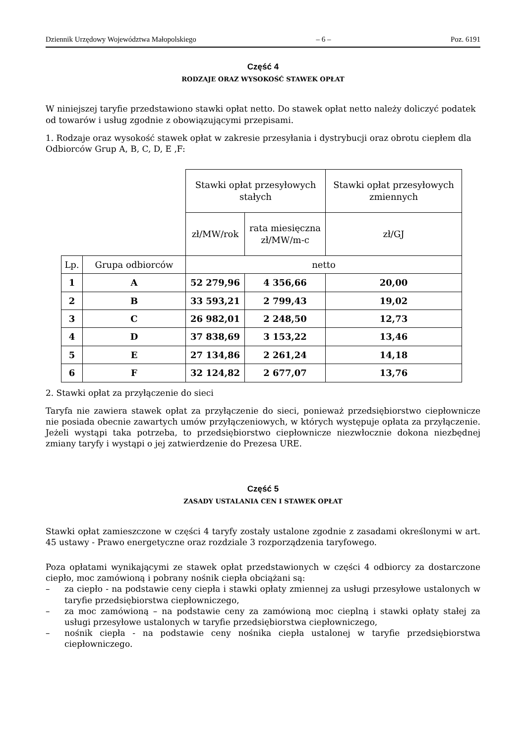Dziennik Urzędowy Województwa Małopolskiego – 6 – Poz. 6191
Część 4
RODZAJE ORAZ WYSOKOŚĆ STAWEK OPŁAT
W niniejszej taryfie przedstawiono stawki opłat netto. Do stawek opłat netto należy doliczyć podatek od towarów i usług zgodnie z obowiązującymi przepisami.
1. Rodzaje oraz wysokość stawek opłat w zakresie przesyłania i dystrybucji oraz obrotu ciepłem dla Odbiorców Grup A, B, C, D, E ,F:
| | | Stawki opłat przesyłowych stałych | | Stawki opłat przesyłowych zmiennych |
| | | zł/MW/rok | rata miesięczna zł/MW/m-c | zł/GJ |
| Lp. | Grupa odbiorców | netto | | |
| 1 | A | 52 279,96 | 4 356,66 | 20,00 |
| 2 | B | 33 593,21 | 2 799,43 | 19,02 |
| 3 | C | 26 982,01 | 2 248,50 | 12,73 |
| 4 | D | 37 838,69 | 3 153,22 | 13,46 |
| 5 | E | 27 134,86 | 2 261,24 | 14,18 |
| 6 | F | 32 124,82 | 2 677,07 | 13,76 |
2. Stawki opłat za przyłączenie do sieci
Taryfa nie zawiera stawek opłat za przyłączenie do sieci, ponieważ przedsiębiorstwo ciepłownicze nie posiada obecnie zawartych umów przyłączeniowych, w których występuje opłata za przyłączenie. Jeżeli wystąpi taka potrzeba, to przedsiębiorstwo ciepłownicze niezwłocznie dokona niezbędnej zmiany taryfy i wystąpi o jej zatwierdzenie do Prezesa URE.
Część 5
ZASADY USTALANIA CEN I STAWEK OPŁAT
Stawki opłat zamieszczone w części 4 taryfy zostały ustalone zgodnie z zasadami określonymi w art. 45 ustawy - Prawo energetyczne oraz rozdziale 3 rozporządzenia taryfowego.
Poza opłatami wynikającymi ze stawek opłat przedstawionych w części 4 odbiorcy za dostarczone ciepło, moc zamówioną i pobrany nośnik ciepła obciążani są:
– za ciepło - na podstawie ceny ciepła i stawki opłaty zmiennej za usługi przesyłowe ustalonych w taryfie przedsiębiorstwa ciepłowniczego,
– za moc zamówioną – na podstawie ceny za zamówioną moc cieplną i stawki opłaty stałej za usługi przesyłowe ustalonych w taryfie przedsiębiorstwa ciepłowniczego,
– nośnik ciepła - na podstawie ceny nośnika ciepła ustalonej w taryfie przedsiębiorstwa ciepłowniczego.